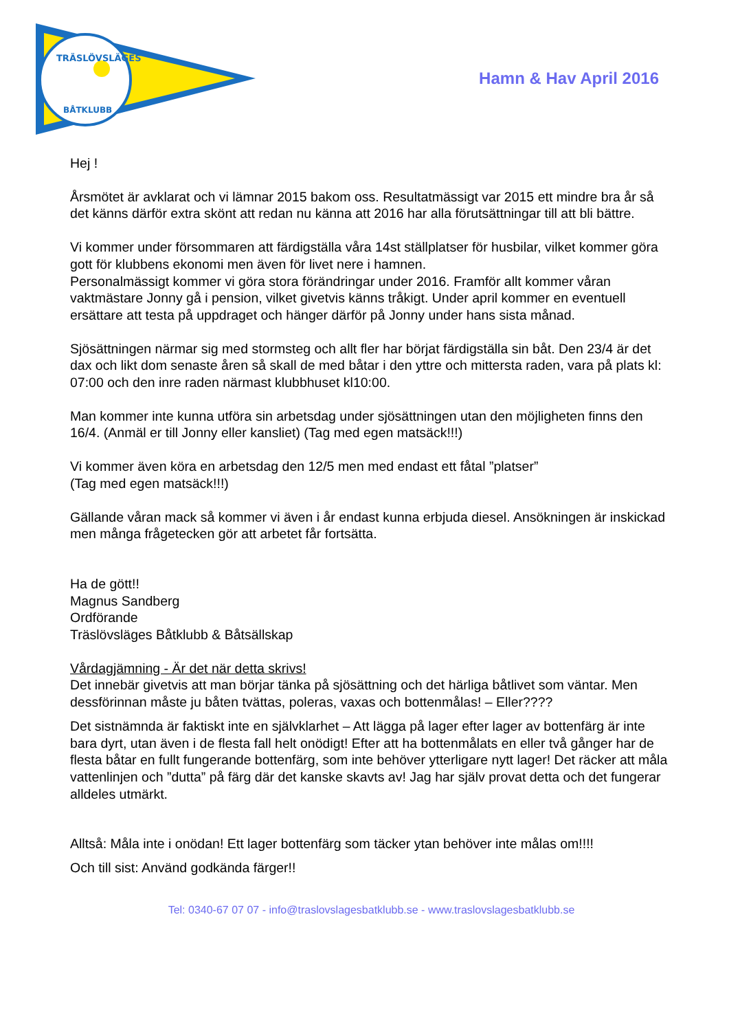TRÄSLÖVSLÄGES
BÅTKLUBB
Hamn & Hav April 2016
Hej !
Årsmötet är avklarat och vi lämnar 2015 bakom oss. Resultatmässigt var 2015 ett mindre bra år så det känns därför extra skönt att redan nu känna att 2016 har alla förutsättningar till att bli bättre.
Vi kommer under försommaren att färdigställa våra 14st ställplatser för husbilar, vilket kommer göra gott för klubbens ekonomi men även för livet nere i hamnen.
Personalmässigt kommer vi göra stora förändringar under 2016. Framför allt kommer våran vaktmästare Jonny gå i pension, vilket givetvis känns tråkigt. Under april kommer en eventuell ersättare att testa på uppdraget och hänger därför på Jonny under hans sista månad.
Sjösättningen närmar sig med stormsteg och allt fler har börjat färdigställa sin båt. Den 23/4 är det dax och likt dom senaste åren så skall de med båtar i den yttre och mittersta raden, vara på plats kl: 07:00 och den inre raden närmast klubbhuset kl10:00.
Man kommer inte kunna utföra sin arbetsdag under sjösättningen utan den möjligheten finns den 16/4. (Anmäl er till Jonny eller kansliet) (Tag med egen matsäck!!!)
Vi kommer även köra en arbetsdag den 12/5 men med endast ett fåtal ”platser”
(Tag med egen matsäck!!!)
Gällande våran mack så kommer vi även i år endast kunna erbjuda diesel. Ansökningen är inskickad men många frågetecken gör att arbetet får fortsätta.
Ha de gött!!
Magnus Sandberg
Ordförande
Träslövsläges Båtklubb & Båtsällskap
Vårdagjämning - Är det när detta skrivs!
Det innebär givetvis att man börjar tänka på sjösättning och det härliga båtlivet som väntar. Men dessförinnan måste ju båten tvättas, poleras, vaxas och bottenmålas! – Eller????
Det sistnämnda är faktiskt inte en självklarhet – Att lägga på lager efter lager av bottenfärg är inte bara dyrt, utan även i de flesta fall helt onödigt! Efter att ha bottenmålats en eller två gånger har de flesta båtar en fullt fungerande bottenfärg, som inte behöver ytterligare nytt lager! Det räcker att måla vattenlinjen och ”dutta” på färg där det kanske skavts av! Jag har själv provat detta och det fungerar alldeles utmärkt.
Alltså: Måla inte i onödan! Ett lager bottenfärg som täcker ytan behöver inte målas om!!!!
Och till sist: Använd godkända färger!!
Tel: 0340-67 07 07 - info@traslovslagesbatklubb.se - www.traslovslagesbatklubb.se